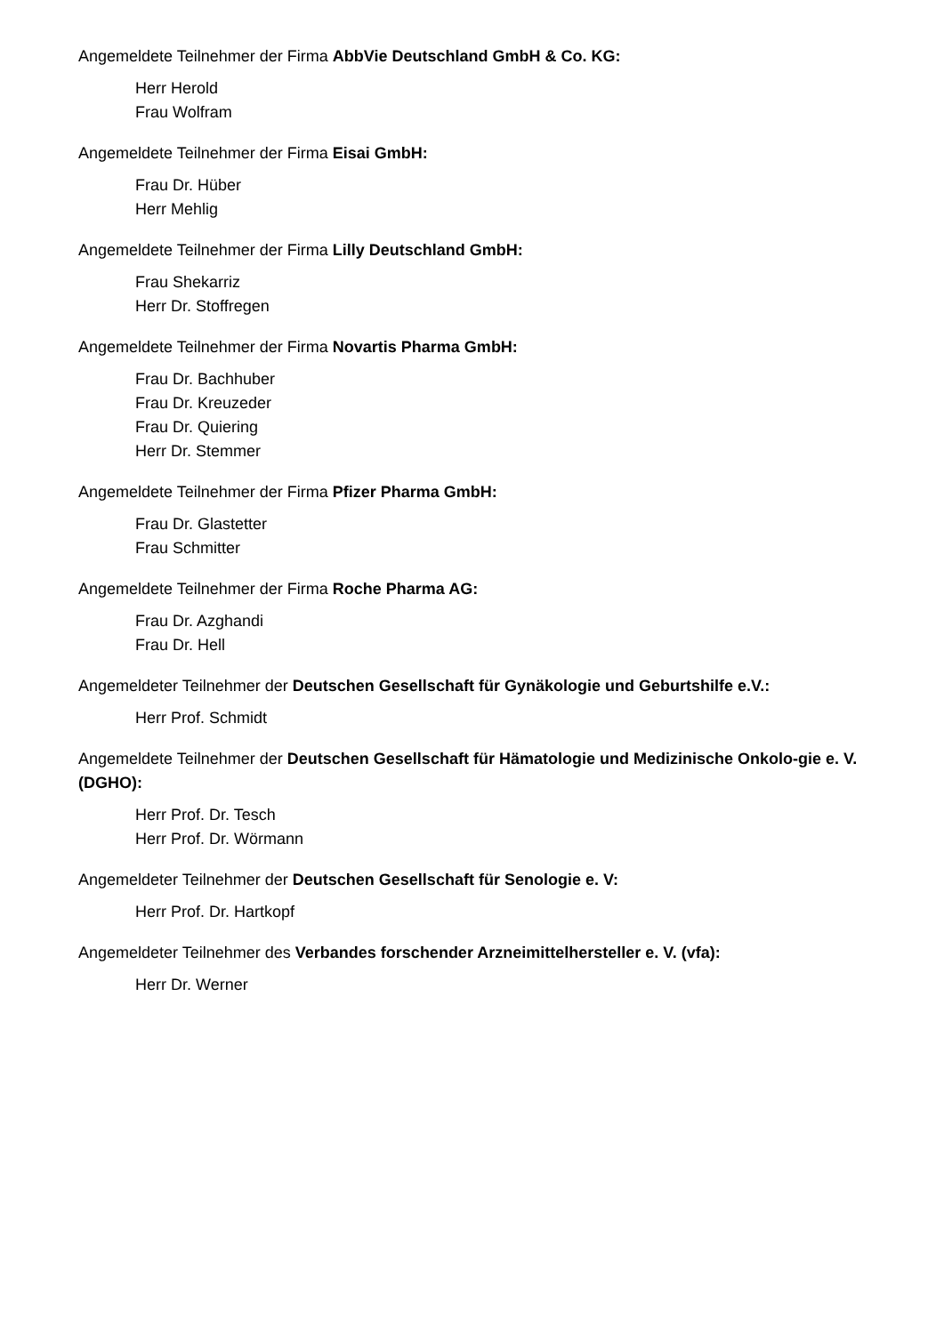Angemeldete Teilnehmer der Firma AbbVie Deutschland GmbH & Co. KG:
Herr Herold
Frau Wolfram
Angemeldete Teilnehmer der Firma Eisai GmbH:
Frau Dr. Hüber
Herr Mehlig
Angemeldete Teilnehmer der Firma Lilly Deutschland GmbH:
Frau Shekarriz
Herr Dr. Stoffregen
Angemeldete Teilnehmer der Firma Novartis Pharma GmbH:
Frau Dr. Bachhuber
Frau Dr. Kreuzeder
Frau Dr. Quiering
Herr Dr. Stemmer
Angemeldete Teilnehmer der Firma Pfizer Pharma GmbH:
Frau Dr. Glastetter
Frau Schmitter
Angemeldete Teilnehmer der Firma Roche Pharma AG:
Frau Dr. Azghandi
Frau Dr. Hell
Angemeldeter Teilnehmer der Deutschen Gesellschaft für Gynäkologie und Geburtshilfe e.V.:
Herr Prof. Schmidt
Angemeldete Teilnehmer der Deutschen Gesellschaft für Hämatologie und Medizinische Onkolo-gie e. V. (DGHO):
Herr Prof. Dr. Tesch
Herr Prof. Dr. Wörmann
Angemeldeter Teilnehmer der Deutschen Gesellschaft für Senologie e. V:
Herr Prof. Dr. Hartkopf
Angemeldeter Teilnehmer des Verbandes forschender Arzneimittelhersteller e. V. (vfa):
Herr Dr. Werner